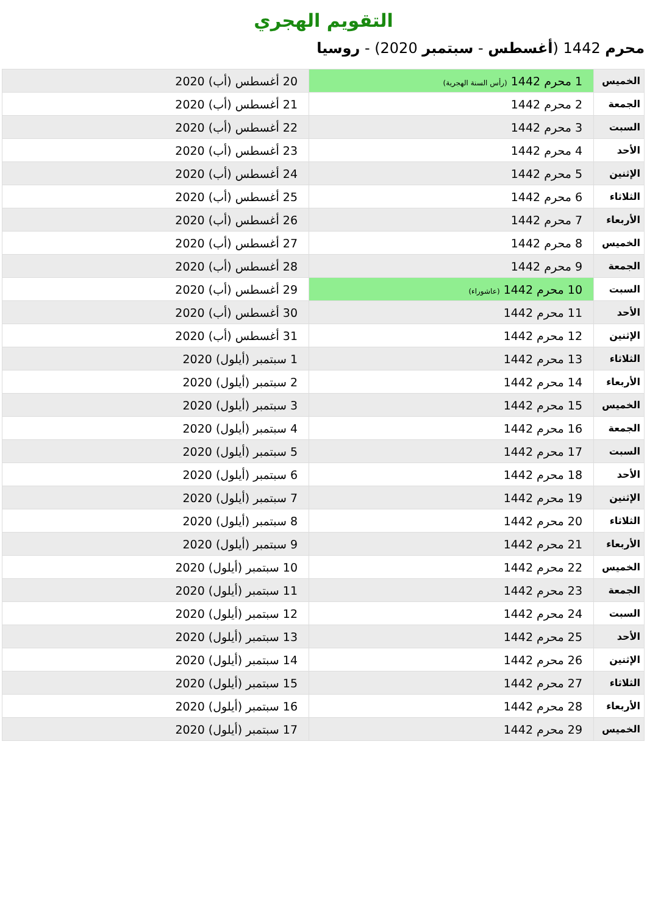التقويم الهجري
محرم 1442 (أغسطس - سبتمبر 2020) - روسيا
| الخميس | 1 محرم 1442 (رأس السنة الهجرية) | 20 أغسطس (أب) 2020 |
| الجمعة | 2 محرم 1442 | 21 أغسطس (أب) 2020 |
| السبت | 3 محرم 1442 | 22 أغسطس (أب) 2020 |
| الأحد | 4 محرم 1442 | 23 أغسطس (أب) 2020 |
| الإثنين | 5 محرم 1442 | 24 أغسطس (أب) 2020 |
| الثلاثاء | 6 محرم 1442 | 25 أغسطس (أب) 2020 |
| الأربعاء | 7 محرم 1442 | 26 أغسطس (أب) 2020 |
| الخميس | 8 محرم 1442 | 27 أغسطس (أب) 2020 |
| الجمعة | 9 محرم 1442 | 28 أغسطس (أب) 2020 |
| السبت | 10 محرم 1442 (عاشوراء) | 29 أغسطس (أب) 2020 |
| الأحد | 11 محرم 1442 | 30 أغسطس (أب) 2020 |
| الإثنين | 12 محرم 1442 | 31 أغسطس (أب) 2020 |
| الثلاثاء | 13 محرم 1442 | 1 سبتمبر (أيلول) 2020 |
| الأربعاء | 14 محرم 1442 | 2 سبتمبر (أيلول) 2020 |
| الخميس | 15 محرم 1442 | 3 سبتمبر (أيلول) 2020 |
| الجمعة | 16 محرم 1442 | 4 سبتمبر (أيلول) 2020 |
| السبت | 17 محرم 1442 | 5 سبتمبر (أيلول) 2020 |
| الأحد | 18 محرم 1442 | 6 سبتمبر (أيلول) 2020 |
| الإثنين | 19 محرم 1442 | 7 سبتمبر (أيلول) 2020 |
| الثلاثاء | 20 محرم 1442 | 8 سبتمبر (أيلول) 2020 |
| الأربعاء | 21 محرم 1442 | 9 سبتمبر (أيلول) 2020 |
| الخميس | 22 محرم 1442 | 10 سبتمبر (أيلول) 2020 |
| الجمعة | 23 محرم 1442 | 11 سبتمبر (أيلول) 2020 |
| السبت | 24 محرم 1442 | 12 سبتمبر (أيلول) 2020 |
| الأحد | 25 محرم 1442 | 13 سبتمبر (أيلول) 2020 |
| الإثنين | 26 محرم 1442 | 14 سبتمبر (أيلول) 2020 |
| الثلاثاء | 27 محرم 1442 | 15 سبتمبر (أيلول) 2020 |
| الأربعاء | 28 محرم 1442 | 16 سبتمبر (أيلول) 2020 |
| الخميس | 29 محرم 1442 | 17 سبتمبر (أيلول) 2020 |